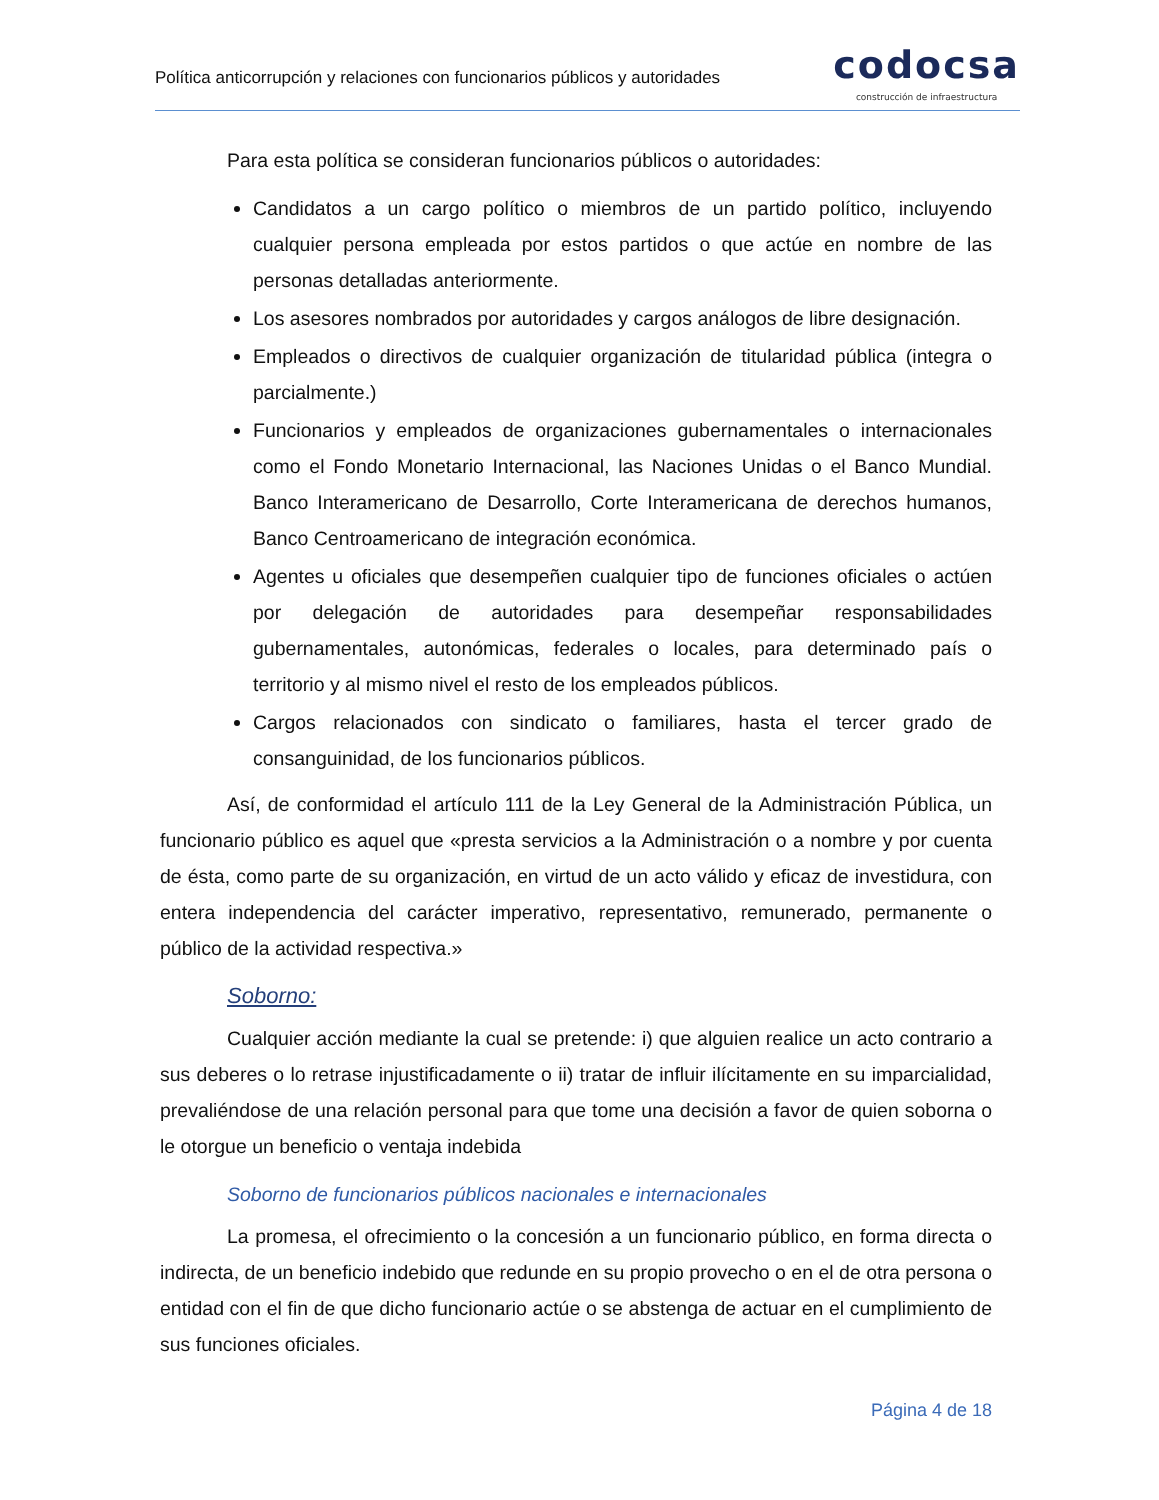Política anticorrupción y relaciones con funcionarios públicos y autoridades
codocsa
construcción de infraestructura
Para esta política se consideran funcionarios públicos o autoridades:
Candidatos a un cargo político o miembros de un partido político, incluyendo cualquier persona empleada por estos partidos o que actúe en nombre de las personas detalladas anteriormente.
Los asesores nombrados por autoridades y cargos análogos de libre designación.
Empleados o directivos de cualquier organización de titularidad pública (integra o parcialmente.)
Funcionarios y empleados de organizaciones gubernamentales o internacionales como el Fondo Monetario Internacional, las Naciones Unidas o el Banco Mundial. Banco Interamericano de Desarrollo, Corte Interamericana de derechos humanos, Banco Centroamericano de integración económica.
Agentes u oficiales que desempeñen cualquier tipo de funciones oficiales o actúen por delegación de autoridades para desempeñar responsabilidades gubernamentales, autonómicas, federales o locales, para determinado país o territorio y al mismo nivel el resto de los empleados públicos.
Cargos relacionados con sindicato o familiares, hasta el tercer grado de consanguinidad, de los funcionarios públicos.
Así, de conformidad el artículo 111 de la Ley General de la Administración Pública, un funcionario público es aquel que «presta servicios a la Administración o a nombre y por cuenta de ésta, como parte de su organización, en virtud de un acto válido y eficaz de investidura, con entera independencia del carácter imperativo, representativo, remunerado, permanente o público de la actividad respectiva.»
Soborno:
Cualquier acción mediante la cual se pretende: i) que alguien realice un acto contrario a sus deberes o lo retrase injustificadamente o ii) tratar de influir ilícitamente en su imparcialidad, prevaliéndose de una relación personal para que tome una decisión a favor de quien soborna o le otorgue un beneficio o ventaja indebida
Soborno de funcionarios públicos nacionales e internacionales
La promesa, el ofrecimiento o la concesión a un funcionario público, en forma directa o indirecta, de un beneficio indebido que redunde en su propio provecho o en el de otra persona o entidad con el fin de que dicho funcionario actúe o se abstenga de actuar en el cumplimiento de sus funciones oficiales.
Página 4 de 18